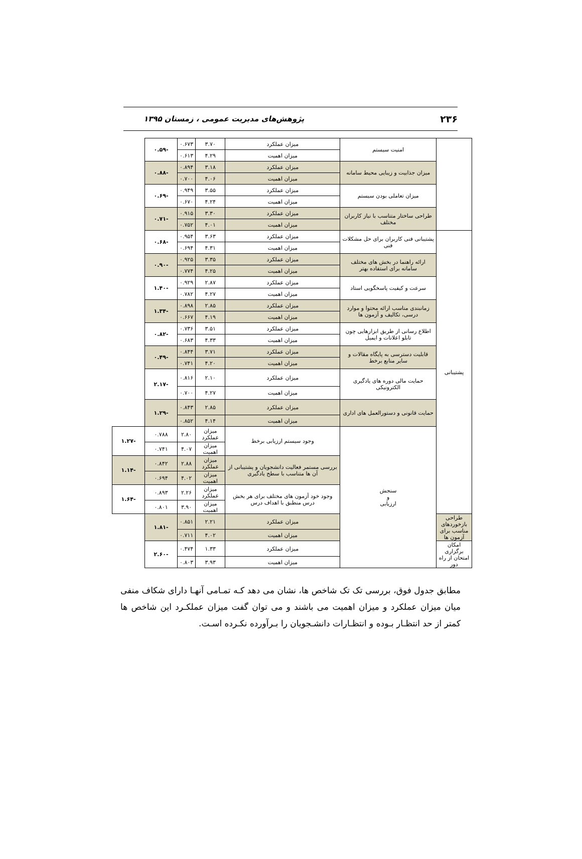۲۳۶ پژوهش‌های مدیریت عمومی ، زمستان ۱۳۹۵
| | امنیت سیستم | میزان عملکرد | ۳.۷۰ | ۰.۶۷۳ | -۰.۵۹ | |
| | | میزان اهمیت | ۴.۲۹ | ۰.۶۱۳ | | |
| | میزان جذابیت و زیبایی محیط سامانه | میزان عملکرد | ۳.۱۸ | ۰.۸۹۴ | -۰.۸۸ | |
| | | میزان اهمیت | ۴.۰۶ | ۰.۷۰۰ | | |
| | میزان تعاملی بودن سیستم | میزان عملکرد | ۳.۵۵ | ۰.۹۴۹ | -۰.۶۹ | |
| | | میزان اهمیت | ۴.۲۴ | ۰.۶۷۰ | | |
| | طراحی ساختار متناسب با نیاز کاربران مختلف | میزان عملکرد | ۳.۳۰ | ۰.۹۱۵ | -۰.۷۱ | |
| | | میزان اهمیت | ۴.۰۱ | ۰.۷۵۲ | | |
| پشتیبانی | پشتیبانی فنی کاربران برای حل مشکلات فنی | میزان عملکرد | ۳.۶۳ | ۰.۹۵۴ | -۰.۶۸ | |
| | | میزان اهمیت | ۴.۳۱ | ۰.۶۹۴ | | |
| | ارائه راهنما در بخش های مختلف سامانه برای استفاده بهتر | میزان عملکرد | ۳.۳۵ | ۰.۹۲۵ | -۰.۹۰ | |
| | | میزان اهمیت | ۴.۲۵ | ۰.۷۷۴ | | |
| | سرعت و کیفیت پاسخگویی استاد | میزان عملکرد | ۲.۸۷ | ۰.۹۲۹ | -۱.۴۰ | |
| | | میزان اهمیت | ۴.۲۷ | ۰.۷۸۲ | | |
| | زمانبندی مناسب ارائه محتوا و موارد درسی، تکالیف و آزمون ها | میزان عملکرد | ۲.۸۵ | ۰.۸۹۸ | -۱.۳۴ | |
| | | میزان اهمیت | ۴.۱۹ | ۰.۶۶۷ | | |
| | اطلاع رسانی از طریق ابزارهایی چون تابلو اعلانات و ایمیل | میزان عملکرد | ۳.۵۱ | ۰.۷۳۶ | -۰.۸۲ | |
| | | میزان اهمیت | ۴.۳۳ | ۰.۶۸۳ | | |
| | قابلیت دسترسی به پایگاه مقالات و سایر منابع برخط | میزان عملکرد | ۳.۷۱ | ۰.۸۴۴ | -۰.۴۹ | |
| | | میزان اهمیت | ۴.۲۰ | ۰.۷۴۱ | | |
| | حمایت مالی دوره های یادگیری الکترونیکی | میزان عملکرد | ۲.۱۰ | ۰.۸۱۶ | -۲.۱۷ | |
| | | میزان اهمیت | ۴.۲۷ | ۰.۷۰۰ | | |
| | حمایت قانونی و دستورالعمل های اداری | میزان عملکرد | ۲.۸۵ | ۰.۸۴۳ | -۱.۲۹ | |
| | | میزان اهمیت | ۴.۱۴ | ۰.۸۵۲ | | |
| | سنجش و ارزیابی | وجود سیستم ارزیابی برخط | میزان عملکرد | ۲.۸۰ | ۰.۷۸۸ | -۱.۲۷ |
| | | | میزان اهمیت | ۴.۰۷ | ۰.۷۴۱ | |
| | | بررسی مستمر فعالیت دانشجویان و پشتیبانی از آن ها متناسب با سطح یادگیری | میزان عملکرد | ۲.۸۸ | ۰.۸۴۲ | -۱.۱۴ |
| | | | میزان اهمیت | ۴.۰۲ | ۰.۶۹۴ | |
| | | وجود خود آزمون های مختلف برای هر بخش درس منطبق با اهداف درس | میزان عملکرد | ۲.۲۶ | ۰.۸۹۳ | -۱.۶۴ |
| | | | میزان اهمیت | ۳.۹۰ | ۰.۸۰۱ | |
| طراحی بازخوردهای مناسب برای آزمون ها | | میزان عملکرد | ۲.۲۱ | ۰.۸۵۱ | -۱.۸۱ | |
| | | میزان اهمیت | ۴.۰۲ | ۰.۷۱۱ | | |
| امکان برگزاری امتحان از راه دور | | میزان عملکرد | ۱.۳۳ | ۰.۴۷۴ | -۲.۶۰ | |
| | | میزان اهمیت | ۳.۹۳ | ۰.۸۰۳ | | |
مطابق جدول فوق، بررسی تک تک شاخص ها، نشان می دهد کـه تمـامی آنهـا دارای شکاف منفی میان میزان عملکرد و میزان اهمیت می باشند و می توان گفت میزان عملکـرد این شاخص ها کمتر از حد انتظـار بـوده و انتظـارات دانشـجویان را بـرآورده نکـرده اسـت.